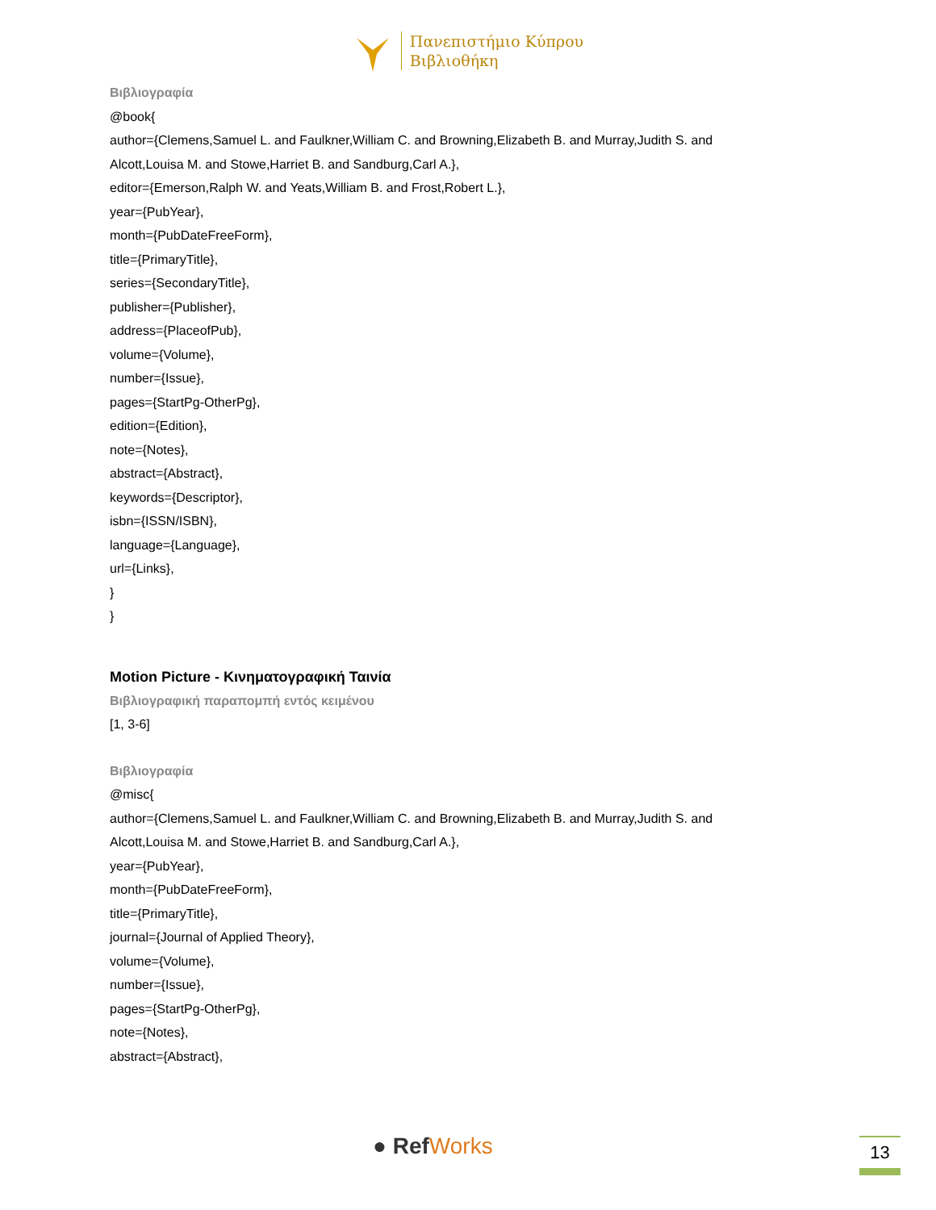Πανεπιστήμιο Κύπρου
Βιβλιοθήκη
Βιβλιογραφία
@book{
author={Clemens,Samuel L. and Faulkner,William C. and Browning,Elizabeth B. and Murray,Judith S. and
Alcott,Louisa M. and Stowe,Harriet B. and Sandburg,Carl A.},
editor={Emerson,Ralph W. and Yeats,William B. and Frost,Robert L.},
year={PubYear},
month={PubDateFreeForm},
title={PrimaryTitle},
series={SecondaryTitle},
publisher={Publisher},
address={PlaceofPub},
volume={Volume},
number={Issue},
pages={StartPg-OtherPg},
edition={Edition},
note={Notes},
abstract={Abstract},
keywords={Descriptor},
isbn={ISSN/ISBN},
language={Language},
url={Links},
}
}
Motion Picture - Κινηματογραφική Ταινία
Βιβλιογραφική παραπομπή εντός κειμένου
[1, 3-6]
Βιβλιογραφία
@misc{
author={Clemens,Samuel L. and Faulkner,William C. and Browning,Elizabeth B. and Murray,Judith S. and
Alcott,Louisa M. and Stowe,Harriet B. and Sandburg,Carl A.},
year={PubYear},
month={PubDateFreeForm},
title={PrimaryTitle},
journal={Journal of Applied Theory},
volume={Volume},
number={Issue},
pages={StartPg-OtherPg},
note={Notes},
abstract={Abstract},
● RefWorks 13